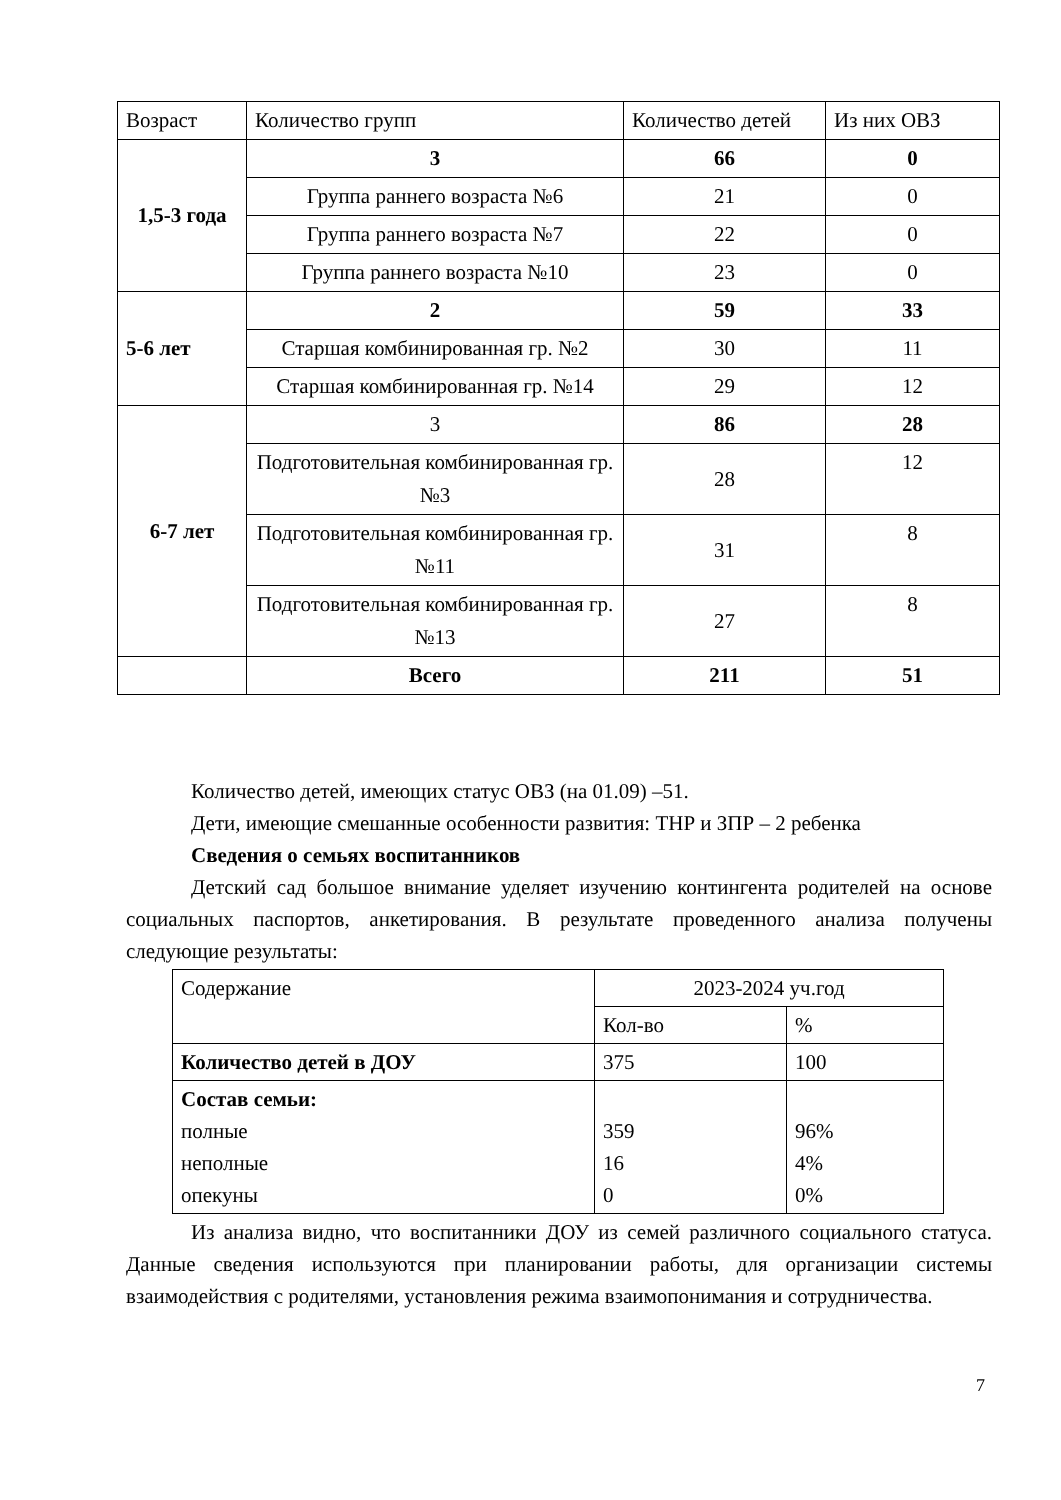| Возраст | Количество групп | Количество детей | Из них ОВЗ |
| 1,5-3 года | 3 | 66 | 0 |
| | Группа раннего возраста №6 | 21 | 0 |
| | Группа раннего возраста №7 | 22 | 0 |
| | Группа раннего возраста №10 | 23 | 0 |
| 5-6 лет | 2 | 59 | 33 |
| | Старшая комбинированная гр. №2 | 30 | 11 |
| | Старшая комбинированная гр. №14 | 29 | 12 |
| 6-7 лет | 3 | 86 | 28 |
| | Подготовительная комбинированная гр. №3 | 28 | 12 |
| | Подготовительная комбинированная гр. №11 | 31 | 8 |
| | Подготовительная комбинированная гр. №13 | 27 | 8 |
| | Всего | 211 | 51 |
Количество детей, имеющих статус ОВЗ (на 01.09) –51.
Дети, имеющие смешанные особенности развития: ТНР и ЗПР – 2 ребенка
Сведения о семьях воспитанников
Детский сад большое внимание уделяет изучению контингента родителей на основе социальных паспортов, анкетирования. В результате проведенного анализа получены следующие результаты:
| Содержание | 2023-2024 уч.год | |
| | Кол-во | % |
| Количество детей в ДОУ | 375 | 100 |
| Состав семьи: полные неполные опекуны | 359 16 0 | 96% 4% 0% |
Из анализа видно, что воспитанники ДОУ из семей различного социального статуса. Данные сведения используются при планировании работы, для организации системы взаимодействия с родителями, установления режима взаимопонимания и сотрудничества.
7